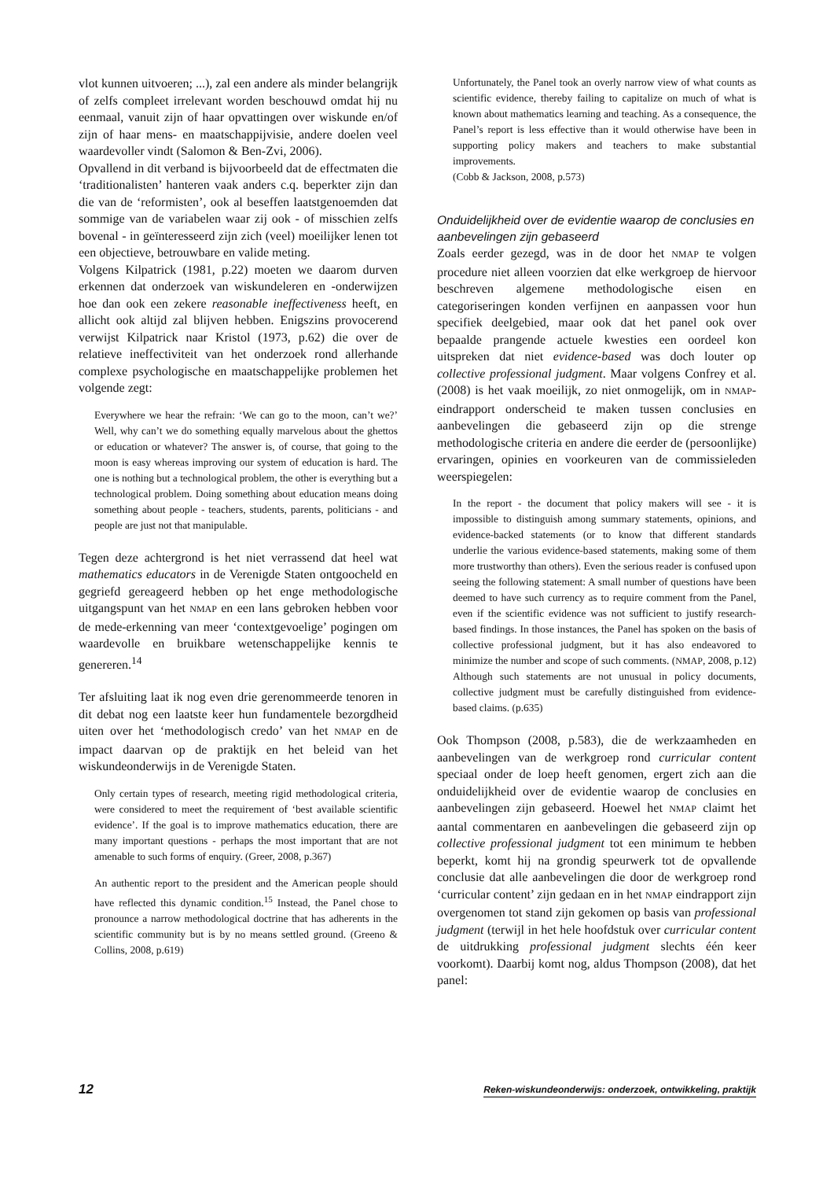vlot kunnen uitvoeren; ...), zal een andere als minder belangrijk of zelfs compleet irrelevant worden beschouwd omdat hij nu eenmaal, vanuit zijn of haar opvattingen over wiskunde en/of zijn of haar mens- en maatschappijvisie, andere doelen veel waardevoller vindt (Salomon & Ben-Zvi, 2006).
Opvallend in dit verband is bijvoorbeeld dat de effectmaten die ‘traditionalisten’ hanteren vaak anders c.q. beperkter zijn dan die van de ‘reformisten’, ook al beseffen laatstgenoemden dat sommige van de variabelen waar zij ook - of misschien zelfs bovenal - in geïnteresseerd zijn zich (veel) moeilijker lenen tot een objectieve, betrouwbare en valide meting.
Volgens Kilpatrick (1981, p.22) moeten we daarom durven erkennen dat onderzoek van wiskundeleren en -onderwijzen hoe dan ook een zekere reasonable ineffectiveness heeft, en allicht ook altijd zal blijven hebben. Enigszins provocerend verwijst Kilpatrick naar Kristol (1973, p.62) die over de relatieve ineffectiviteit van het onderzoek rond allerhande complexe psychologische en maatschappelijke problemen het volgende zegt:
Everywhere we hear the refrain: ‘We can go to the moon, can’t we?’ Well, why can’t we do something equally marvelous about the ghettos or education or whatever? The answer is, of course, that going to the moon is easy whereas improving our system of education is hard. The one is nothing but a technological problem, the other is everything but a technological problem. Doing something about education means doing something about people - teachers, students, parents, politicians - and people are just not that manipulable.
Tegen deze achtergrond is het niet verrassend dat heel wat mathematics educators in de Verenigde Staten ontgoocheld en gegriefd gereageerd hebben op het enge methodologische uitgangspunt van het NMAP en een lans gebroken hebben voor de mede-erkenning van meer ‘contextgevoelige’ pogingen om waardevolle en bruikbare wetenschappelijke kennis te genereren.<sup>14</sup>
Ter afsluiting laat ik nog even drie gerenommeerde tenoren in dit debat nog een laatste keer hun fundamentele bezorgdheid uiten over het ‘methodologisch credo’ van het NMAP en de impact daarvan op de praktijk en het beleid van het wiskundeonderwijs in de Verenigde Staten.
Only certain types of research, meeting rigid methodological criteria, were considered to meet the requirement of ‘best available scientific evidence’. If the goal is to improve mathematics education, there are many important questions - perhaps the most important that are not amenable to such forms of enquiry. (Greer, 2008, p.367)
An authentic report to the president and the American people should have reflected this dynamic condition.<sup>15</sup> Instead, the Panel chose to pronounce a narrow methodological doctrine that has adherents in the scientific community but is by no means settled ground. (Greeno & Collins, 2008, p.619)
Unfortunately, the Panel took an overly narrow view of what counts as scientific evidence, thereby failing to capitalize on much of what is known about mathematics learning and teaching. As a consequence, the Panel’s report is less effective than it would otherwise have been in supporting policy makers and teachers to make substantial improvements.
(Cobb & Jackson, 2008, p.573)
Onduidelijkheid over de evidentie waarop de conclusies en aanbevelingen zijn gebaseerd
Zoals eerder gezegd, was in de door het NMAP te volgen procedure niet alleen voorzien dat elke werkgroep de hiervoor beschreven algemene methodologische eisen en categoriseringen konden verfijnen en aanpassen voor hun specifiek deelgebied, maar ook dat het panel ook over bepaalde prangende actuele kwesties een oordeel kon uitspreken dat niet evidence-based was doch louter op collective professional judgment. Maar volgens Confrey et al. (2008) is het vaak moeilijk, zo niet onmogelijk, om in NMAP-eindrapport onderscheid te maken tussen conclusies en aanbevelingen die gebaseerd zijn op die strenge methodologische criteria en andere die eerder de (persoonlijke) ervaringen, opinies en voorkeuren van de commissieleden weerspiegelen:
In the report - the document that policy makers will see - it is impossible to distinguish among summary statements, opinions, and evidence-backed statements (or to know that different standards underlie the various evidence-based statements, making some of them more trustworthy than others). Even the serious reader is confused upon seeing the following statement: A small number of questions have been deemed to have such currency as to require comment from the Panel, even if the scientific evidence was not sufficient to justify research-based findings. In those instances, the Panel has spoken on the basis of collective professional judgment, but it has also endeavored to minimize the number and scope of such comments. (NMAP, 2008, p.12) Although such statements are not unusual in policy documents, collective judgment must be carefully distinguished from evidence-based claims. (p.635)
Ook Thompson (2008, p.583), die de werkzaamheden en aanbevelingen van de werkgroep rond curricular content speciaal onder de loep heeft genomen, ergert zich aan die onduidelijkheid over de evidentie waarop de conclusies en aanbevelingen zijn gebaseerd. Hoewel het NMAP claimt het aantal commentaren en aanbevelingen die gebaseerd zijn op collective professional judgment tot een minimum te hebben beperkt, komt hij na grondig speurwerk tot de opvallende conclusie dat alle aanbevelingen die door de werkgroep rond ‘curricular content’ zijn gedaan en in het NMAP eindrapport zijn overgenomen tot stand zijn gekomen op basis van professional judgment (terwijl in het hele hoofdstuk over curricular content de uitdrukking professional judgment slechts één keer voorkomt). Daarbij komt nog, aldus Thompson (2008), dat het panel:
12 Reken-wiskundeonderwijs: onderzoek, ontwikkeling, praktijk